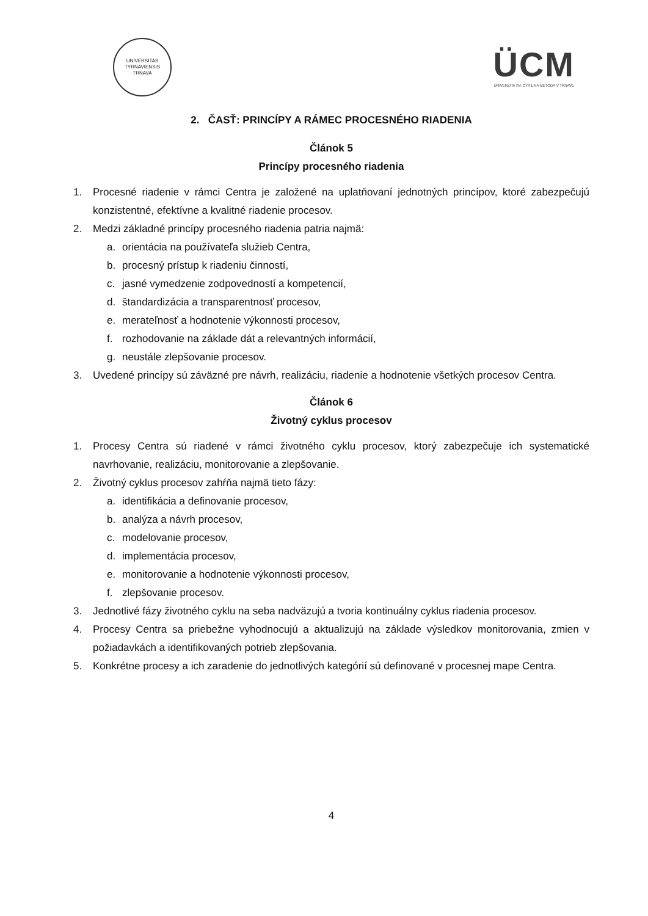UNIVERSITAS TYRNAVIENSIS
TRNAVA
ÜCM
UNIVERZITA SV. CYRILA A METODA V TRNAVE
2. ČASŤ: PRINCÍPY A RÁMEC PROCESNÉHO RIADENIA
Článok 5
Princípy procesného riadenia
1. Procesné riadenie v rámci Centra je založené na uplatňovaní jednotných princípov, ktoré zabezpečujú konzistentné, efektívne a kvalitné riadenie procesov.
2. Medzi základné princípy procesného riadenia patria najmä:
a. orientácia na používateľa služieb Centra,
b. procesný prístup k riadeniu činností,
c. jasné vymedzenie zodpovedností a kompetencií,
d. štandardizácia a transparentnosť procesov,
e. merateľnosť a hodnotenie výkonnosti procesov,
f. rozhodovanie na základe dát a relevantných informácií,
g. neustále zlepšovanie procesov.
3. Uvedené princípy sú záväzné pre návrh, realizáciu, riadenie a hodnotenie všetkých procesov Centra.
Článok 6
Životný cyklus procesov
1. Procesy Centra sú riadené v rámci životného cyklu procesov, ktorý zabezpečuje ich systematické navrhovanie, realizáciu, monitorovanie a zlepšovanie.
2. Životný cyklus procesov zahŕňa najmä tieto fázy:
a. identifikácia a definovanie procesov,
b. analýza a návrh procesov,
c. modelovanie procesov,
d. implementácia procesov,
e. monitorovanie a hodnotenie výkonnosti procesov,
f. zlepšovanie procesov.
3. Jednotlivé fázy životného cyklu na seba nadväzujú a tvoria kontinuálny cyklus riadenia procesov.
4. Procesy Centra sa priebežne vyhodnocujú a aktualizujú na základe výsledkov monitorovania, zmien v požiadavkách a identifikovaných potrieb zlepšovania.
5. Konkrétne procesy a ich zaradenie do jednotlivých kategórií sú definované v procesnej mape Centra.
4